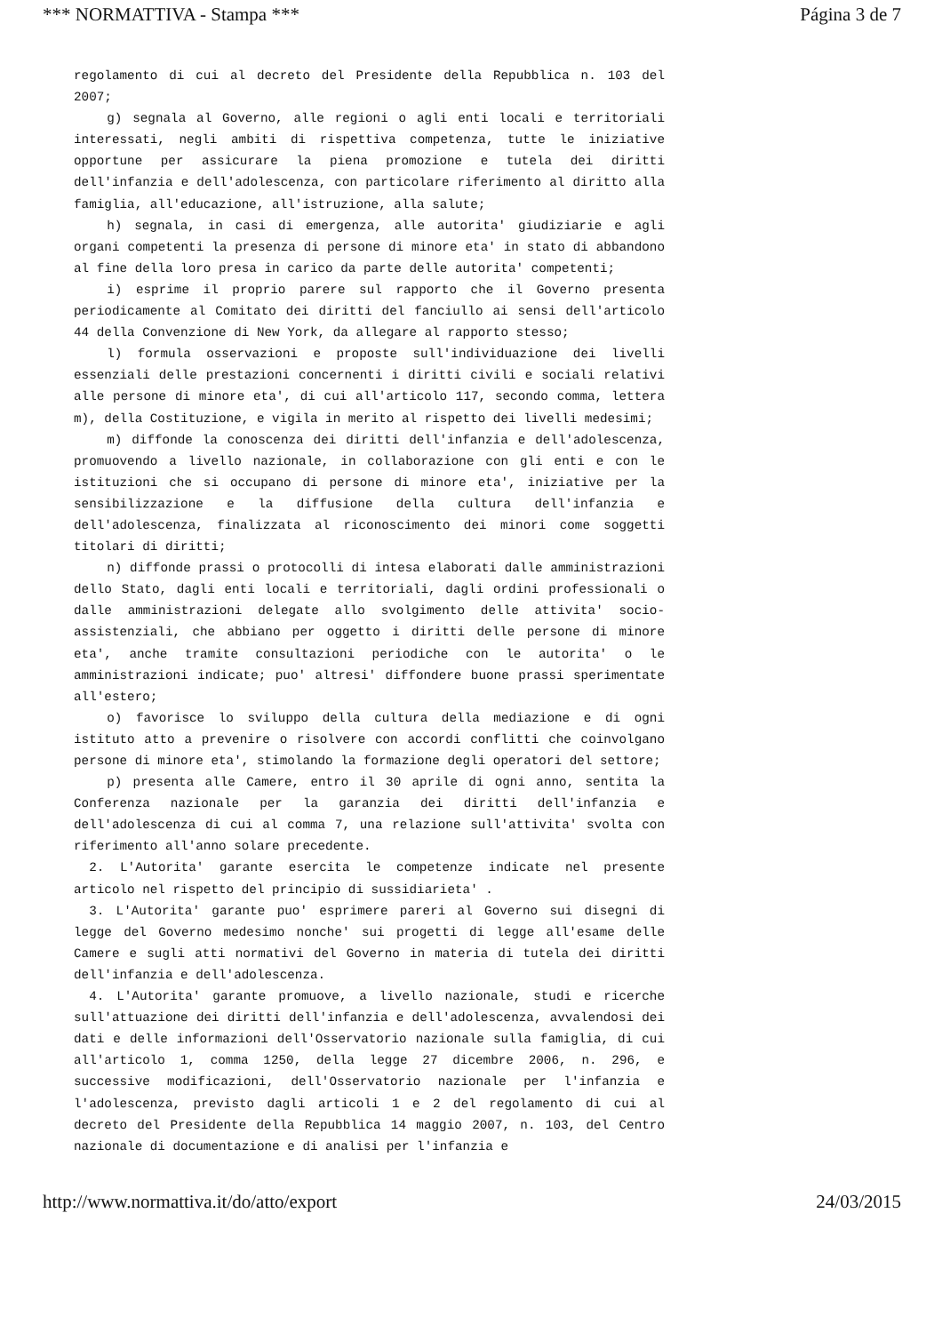*** NORMATTIVA - Stampa *** Página 3 de 7
regolamento di cui al decreto del Presidente della Repubblica n. 103 del 2007;
g) segnala al Governo, alle regioni o agli enti locali e territoriali interessati, negli ambiti di rispettiva competenza, tutte le iniziative opportune per assicurare la piena promozione e tutela dei diritti dell'infanzia e dell'adolescenza, con particolare riferimento al diritto alla famiglia, all'educazione, all'istruzione, alla salute;
h) segnala, in casi di emergenza, alle autorita' giudiziarie e agli organi competenti la presenza di persone di minore eta' in stato di abbandono al fine della loro presa in carico da parte delle autorita' competenti;
i) esprime il proprio parere sul rapporto che il Governo presenta periodicamente al Comitato dei diritti del fanciullo ai sensi dell'articolo 44 della Convenzione di New York, da allegare al rapporto stesso;
l) formula osservazioni e proposte sull'individuazione dei livelli essenziali delle prestazioni concernenti i diritti civili e sociali relativi alle persone di minore eta', di cui all'articolo 117, secondo comma, lettera m), della Costituzione, e vigila in merito al rispetto dei livelli medesimi;
m) diffonde la conoscenza dei diritti dell'infanzia e dell'adolescenza, promuovendo a livello nazionale, in collaborazione con gli enti e con le istituzioni che si occupano di persone di minore eta', iniziative per la sensibilizzazione e la diffusione della cultura dell'infanzia e dell'adolescenza, finalizzata al riconoscimento dei minori come soggetti titolari di diritti;
n) diffonde prassi o protocolli di intesa elaborati dalle amministrazioni dello Stato, dagli enti locali e territoriali, dagli ordini professionali o dalle amministrazioni delegate allo svolgimento delle attivita' socio-assistenziali, che abbiano per oggetto i diritti delle persone di minore eta', anche tramite consultazioni periodiche con le autorita' o le amministrazioni indicate; puo' altresi' diffondere buone prassi sperimentate all'estero;
o) favorisce lo sviluppo della cultura della mediazione e di ogni istituto atto a prevenire o risolvere con accordi conflitti che coinvolgano persone di minore eta', stimolando la formazione degli operatori del settore;
p) presenta alle Camere, entro il 30 aprile di ogni anno, sentita la Conferenza nazionale per la garanzia dei diritti dell'infanzia e dell'adolescenza di cui al comma 7, una relazione sull'attivita' svolta con riferimento all'anno solare precedente.
2. L'Autorita' garante esercita le competenze indicate nel presente articolo nel rispetto del principio di sussidiarieta' .
3. L'Autorita' garante puo' esprimere pareri al Governo sui disegni di legge del Governo medesimo nonche' sui progetti di legge all'esame delle Camere e sugli atti normativi del Governo in materia di tutela dei diritti dell'infanzia e dell'adolescenza.
4. L'Autorita' garante promuove, a livello nazionale, studi e ricerche sull'attuazione dei diritti dell'infanzia e dell'adolescenza, avvalendosi dei dati e delle informazioni dell'Osservatorio nazionale sulla famiglia, di cui all'articolo 1, comma 1250, della legge 27 dicembre 2006, n. 296, e successive modificazioni, dell'Osservatorio nazionale per l'infanzia e l'adolescenza, previsto dagli articoli 1 e 2 del regolamento di cui al decreto del Presidente della Repubblica 14 maggio 2007, n. 103, del Centro nazionale di documentazione e di analisi per l'infanzia e
http://www.normattiva.it/do/atto/export 24/03/2015